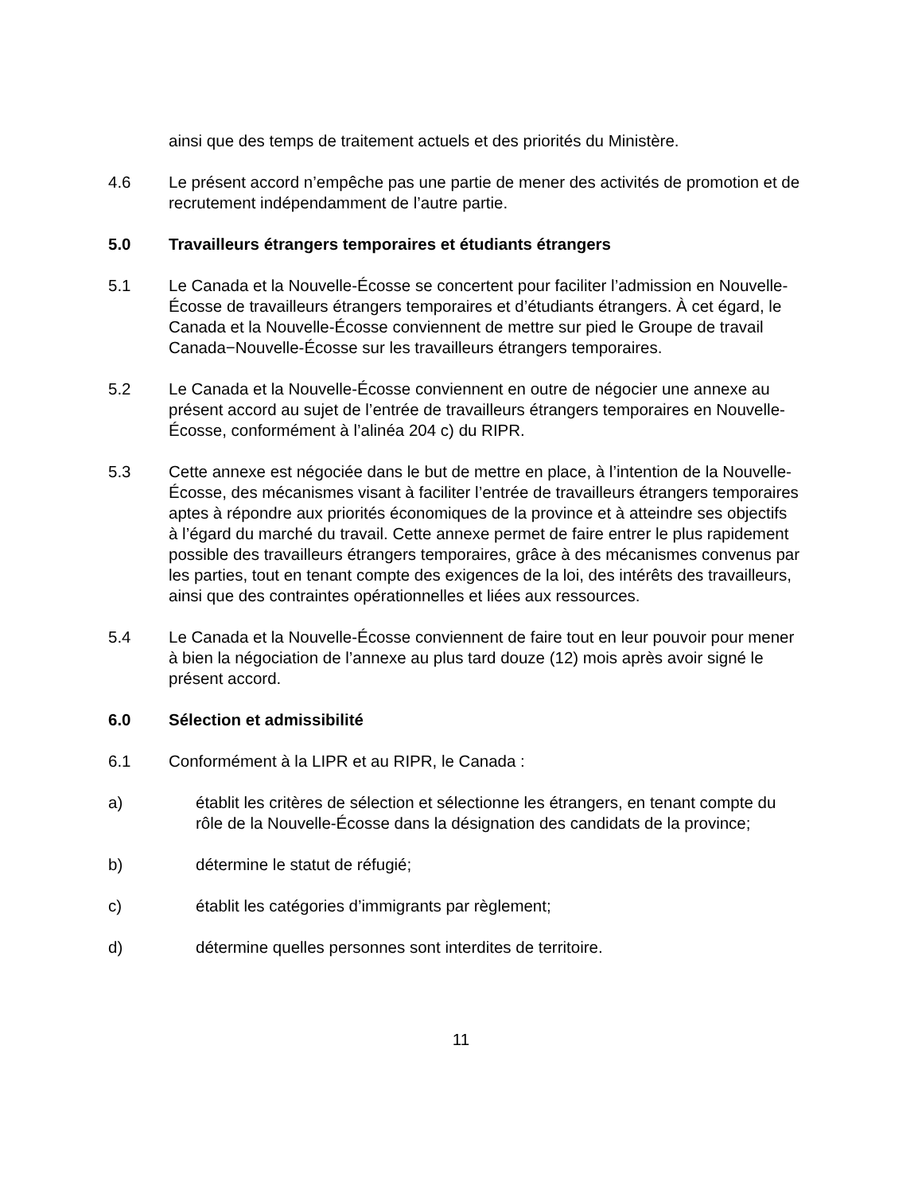ainsi que des temps de traitement actuels et des priorités du Ministère.
4.6 Le présent accord n’empêche pas une partie de mener des activités de promotion et de recrutement indépendamment de l’autre partie.
5.0 Travailleurs étrangers temporaires et étudiants étrangers
5.1 Le Canada et la Nouvelle-Écosse se concertent pour faciliter l’admission en Nouvelle-Écosse de travailleurs étrangers temporaires et d’étudiants étrangers. À cet égard, le Canada et la Nouvelle-Écosse conviennent de mettre sur pied le Groupe de travail Canada−Nouvelle-Écosse sur les travailleurs étrangers temporaires.
5.2 Le Canada et la Nouvelle-Écosse conviennent en outre de négocier une annexe au présent accord au sujet de l’entrée de travailleurs étrangers temporaires en Nouvelle-Écosse, conformément à l’alinéa 204 c) du RIPR.
5.3 Cette annexe est négociée dans le but de mettre en place, à l’intention de la Nouvelle-Écosse, des mécanismes visant à faciliter l’entrée de travailleurs étrangers temporaires aptes à répondre aux priorités économiques de la province et à atteindre ses objectifs à l’égard du marché du travail. Cette annexe permet de faire entrer le plus rapidement possible des travailleurs étrangers temporaires, grâce à des mécanismes convenus par les parties, tout en tenant compte des exigences de la loi, des intérêts des travailleurs, ainsi que des contraintes opérationnelles et liées aux ressources.
5.4 Le Canada et la Nouvelle-Écosse conviennent de faire tout en leur pouvoir pour mener à bien la négociation de l’annexe au plus tard douze (12) mois après avoir signé le présent accord.
6.0 Sélection et admissibilité
6.1 Conformément à la LIPR et au RIPR, le Canada :
a) établit les critères de sélection et sélectionne les étrangers, en tenant compte du rôle de la Nouvelle-Écosse dans la désignation des candidats de la province;
b) détermine le statut de réfugié;
c) établit les catégories d’immigrants par règlement;
d) détermine quelles personnes sont interdites de territoire.
11